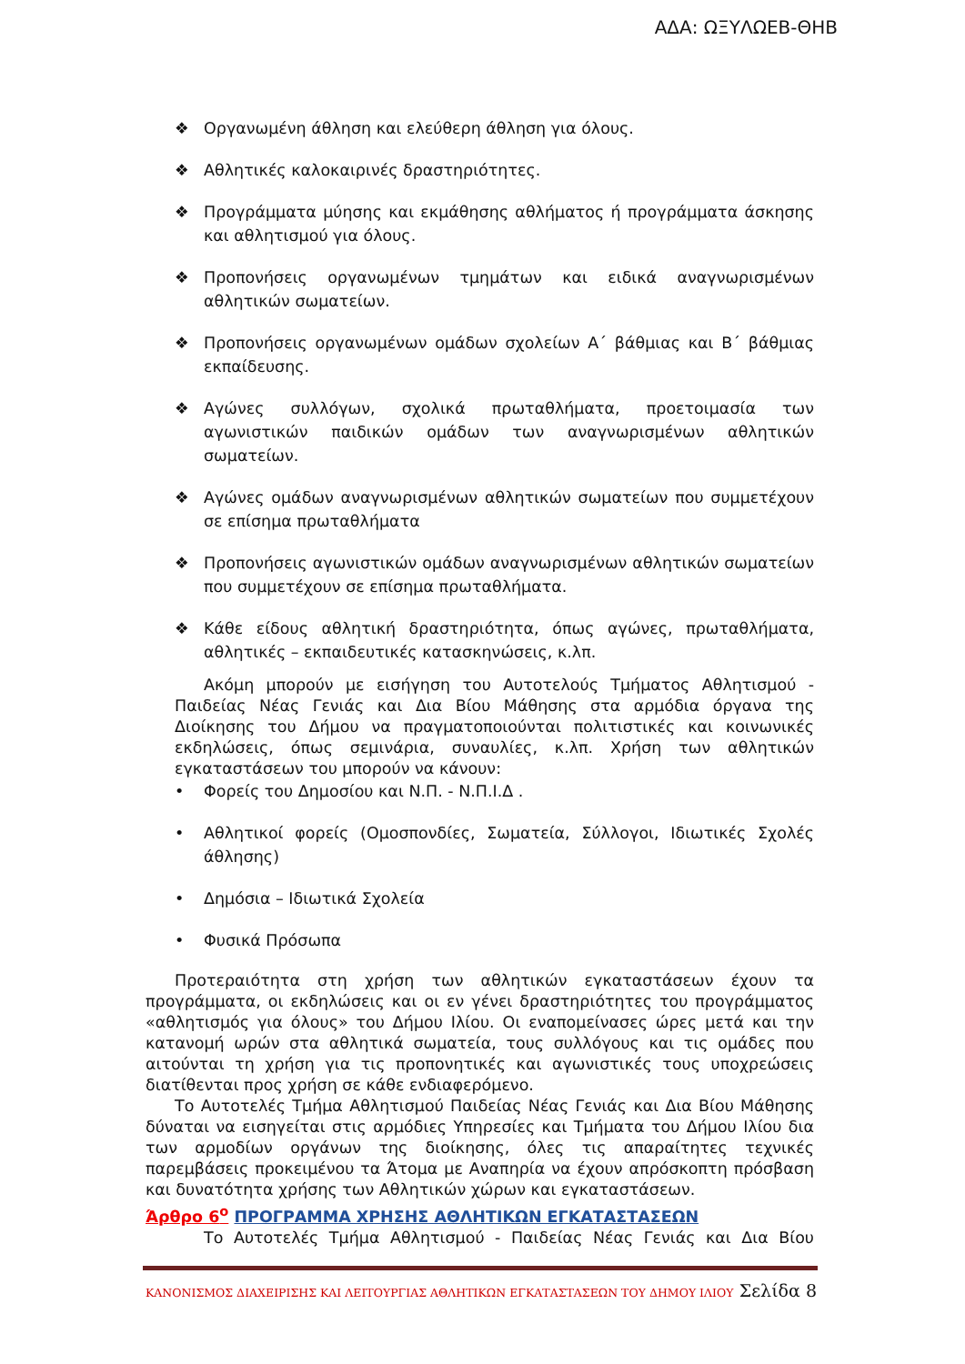ΑΔΑ: ΩΞΥΛΩΕΒ-ΘΗΒ
❖ Οργανωμένη άθληση και ελεύθερη άθληση για όλους.
❖ Αθλητικές καλοκαιρινές δραστηριότητες.
❖ Προγράμματα μύησης και εκμάθησης αθλήματος ή προγράμματα άσκησης και αθλητισμού για όλους.
❖ Προπονήσεις οργανωμένων τμημάτων και ειδικά αναγνωρισμένων αθλητικών σωματείων.
❖ Προπονήσεις οργανωμένων ομάδων σχολείων Α΄ βάθμιας και Β΄ βάθμιας εκπαίδευσης.
❖ Αγώνες συλλόγων, σχολικά πρωταθλήματα, προετοιμασία των αγωνιστικών παιδικών ομάδων των αναγνωρισμένων αθλητικών σωματείων.
❖ Αγώνες ομάδων αναγνωρισμένων αθλητικών σωματείων που συμμετέχουν σε επίσημα πρωταθλήματα
❖ Προπονήσεις αγωνιστικών ομάδων αναγνωρισμένων αθλητικών σωματείων που συμμετέχουν σε επίσημα πρωταθλήματα.
❖ Κάθε είδους αθλητική δραστηριότητα, όπως αγώνες, πρωταθλήματα, αθλητικές – εκπαιδευτικές κατασκηνώσεις, κ.λπ.
Ακόμη μπορούν με εισήγηση του Αυτοτελούς Τμήματος Αθλητισμού - Παιδείας Νέας Γενιάς και Δια Βίου Μάθησης στα αρμόδια όργανα της Διοίκησης του Δήμου να πραγματοποιούνται πολιτιστικές και κοινωνικές εκδηλώσεις, όπως σεμινάρια, συναυλίες, κ.λπ. Χρήση των αθλητικών εγκαταστάσεων του μπορούν να κάνουν:
• Φορείς του Δημοσίου και Ν.Π. - Ν.Π.Ι.Δ .
• Αθλητικοί φορείς (Ομοσπονδίες, Σωματεία, Σύλλογοι, Ιδιωτικές Σχολές άθλησης)
• Δημόσια – Ιδιωτικά Σχολεία
• Φυσικά Πρόσωπα
Προτεραιότητα στη χρήση των αθλητικών εγκαταστάσεων έχουν τα προγράμματα, οι εκδηλώσεις και οι εν γένει δραστηριότητες του προγράμματος «αθλητισμός για όλους» του Δήμου Ιλίου. Οι εναπομείνασες ώρες μετά και την κατανομή ωρών στα αθλητικά σωματεία, τους συλλόγους και τις ομάδες που αιτούνται τη χρήση για τις προπονητικές και αγωνιστικές τους υποχρεώσεις διατίθενται προς χρήση σε κάθε ενδιαφερόμενο.
Το Αυτοτελές Τμήμα Αθλητισμού Παιδείας Νέας Γενιάς και Δια Βίου Μάθησης δύναται να εισηγείται στις αρμόδιες Υπηρεσίες και Τμήματα του Δήμου Ιλίου δια των αρμοδίων οργάνων της διοίκησης, όλες τις απαραίτητες τεχνικές παρεμβάσεις προκειμένου τα Άτομα με Αναπηρία να έχουν απρόσκοπτη πρόσβαση και δυνατότητα χρήσης των Αθλητικών χώρων και εγκαταστάσεων.
Άρθρο 6<sup>ο</sup> ΠΡΟΓΡΑΜΜΑ ΧΡΗΣΗΣ ΑΘΛΗΤΙΚΩΝ ΕΓΚΑΤΑΣΤΑΣΕΩΝ
Το Αυτοτελές Τμήμα Αθλητισμού - Παιδείας Νέας Γενιάς και Δια Βίου
ΚΑΝΟΝΙΣΜΟΣ ΔΙΑΧΕΙΡΙΣΗΣ ΚΑΙ ΛΕΙΤΟΥΡΓΙΑΣ ΑΘΛΗΤΙΚΩΝ ΕΓΚΑΤΑΣΤΑΣΕΩΝ ΤΟΥ ΔΗΜΟΥ ΙΛΙΟΥ Σελίδα 8